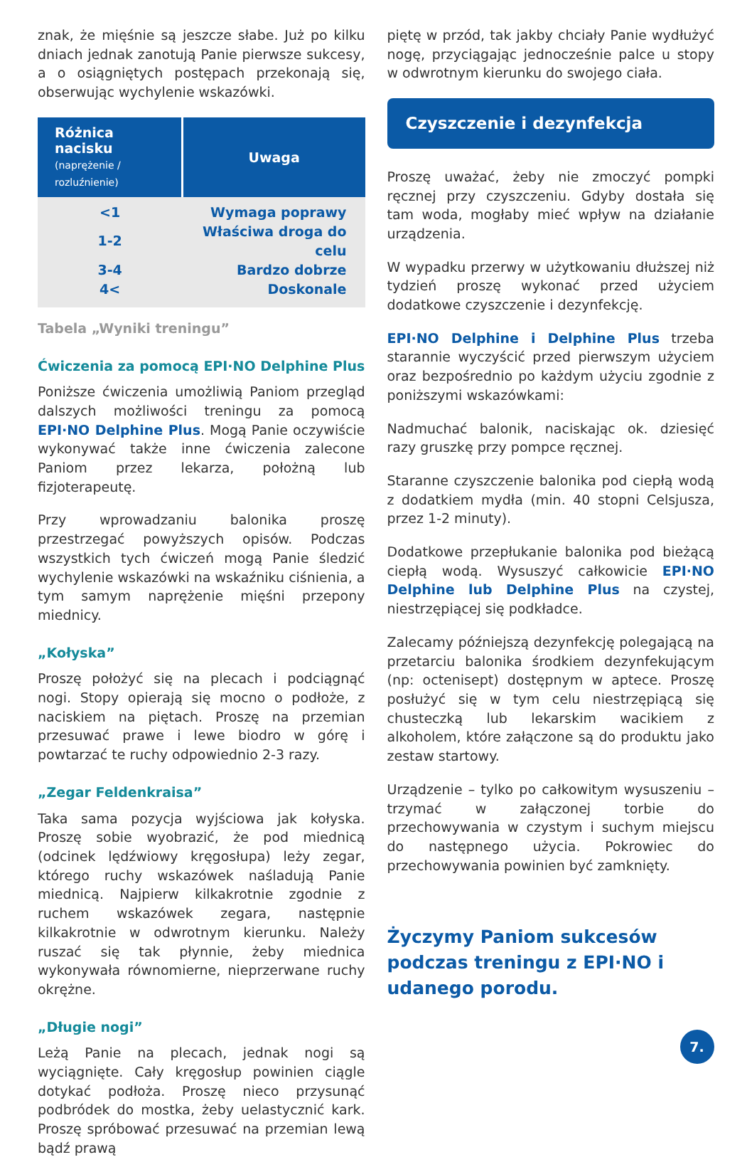znak, że mięśnie są jeszcze słabe. Już po kilku dniach jednak zanotują Panie pierwsze sukcesy, a o osiągniętych postępach przekonają się, obserwując wychylenie wskazówki.
| Różnica nacisku (naprężenie / rozluźnienie) | Uwaga |
| --- | --- |
| <1 | Wymaga poprawy |
| 1-2 | Właściwa droga do celu |
| 3-4 | Bardzo dobrze |
| 4< | Doskonale |
Tabela „Wyniki treningu”
Ćwiczenia za pomocą EPI·NO Delphine Plus
Poniższe ćwiczenia umożliwią Paniom przegląd dalszych możliwości treningu za pomocą EPI·NO Delphine Plus. Mogą Panie oczywiście wykonywać także inne ćwiczenia zalecone Paniom przez lekarza, położną lub fizjoterapeutę.
Przy wprowadzaniu balonika proszę przestrzegać powyższych opisów. Podczas wszystkich tych ćwiczeń mogą Panie śledzić wychylenie wskazówki na wskaźniku ciśnienia, a tym samym naprężenie mięśni przepony miednicy.
„Kołyska”
Proszę położyć się na plecach i podciągnąć nogi. Stopy opierają się mocno o podłoże, z naciskiem na piętach. Proszę na przemian przesuwać prawe i lewe biodro w górę i powtarzać te ruchy odpowiednio 2-3 razy.
„Zegar Feldenkraisa”
Taka sama pozycja wyjściowa jak kołyska. Proszę sobie wyobrazić, że pod miednicą (odcinek lędźwiowy kręgosłupa) leży zegar, którego ruchy wskazówek naśladują Panie miednicą. Najpierw kilkakrotnie zgodnie z ruchem wskazówek zegara, następnie kilkakrotnie w odwrotnym kierunku. Należy ruszać się tak płynnie, żeby miednica wykonywała równomierne, nieprzerwane ruchy okrężne.
„Długie nogi”
Leżą Panie na plecach, jednak nogi są wyciągnięte. Cały kręgosłup powinien ciągle dotykać podłoża. Proszę nieco przysunąć podbródek do mostka, żeby uelastycznić kark. Proszę spróbować przesuwać na przemian lewą bądź prawą
piętę w przód, tak jakby chciały Panie wydłużyć nogę, przyciągając jednocześnie palce u stopy w odwrotnym kierunku do swojego ciała.
Czyszczenie i dezynfekcja
Proszę uważać, żeby nie zmoczyć pompki ręcznej przy czyszczeniu. Gdyby dostała się tam woda, mogłaby mieć wpływ na działanie urządzenia.
W wypadku przerwy w użytkowaniu dłuższej niż tydzień proszę wykonać przed użyciem dodatkowe czyszczenie i dezynfekcję.
EPI·NO Delphine i Delphine Plus trzeba starannie wyczyścić przed pierwszym użyciem oraz bezpośrednio po każdym użyciu zgodnie z poniższymi wskazówkami:
Nadmuchać balonik, naciskając ok. dziesięć razy gruszkę przy pompce ręcznej.
Staranne czyszczenie balonika pod ciepłą wodą z dodatkiem mydła (min. 40 stopni Celsjusza, przez 1-2 minuty).
Dodatkowe przepłukanie balonika pod bieżącą ciepłą wodą. Wysuszyć całkowicie EPI·NO Delphine lub Delphine Plus na czystej, niestrzępiącej się podkładce.
Zalecamy późniejszą dezynfekcję polegającą na przetarciu balonika środkiem dezynfekującym (np: octenisept) dostępnym w aptece. Proszę posłużyć się w tym celu niestrzępiącą się chusteczką lub lekarskim wacikiem z alkoholem, które załączone są do produktu jako zestaw startowy.
Urządzenie – tylko po całkowitym wysuszeniu – trzymać w załączonej torbie do przechowywania w czystym i suchym miejscu do następnego użycia. Pokrowiec do przechowywania powinien być zamknięty.
Życzymy Paniom sukcesów podczas treningu z EPI·NO i udanego porodu.
7.